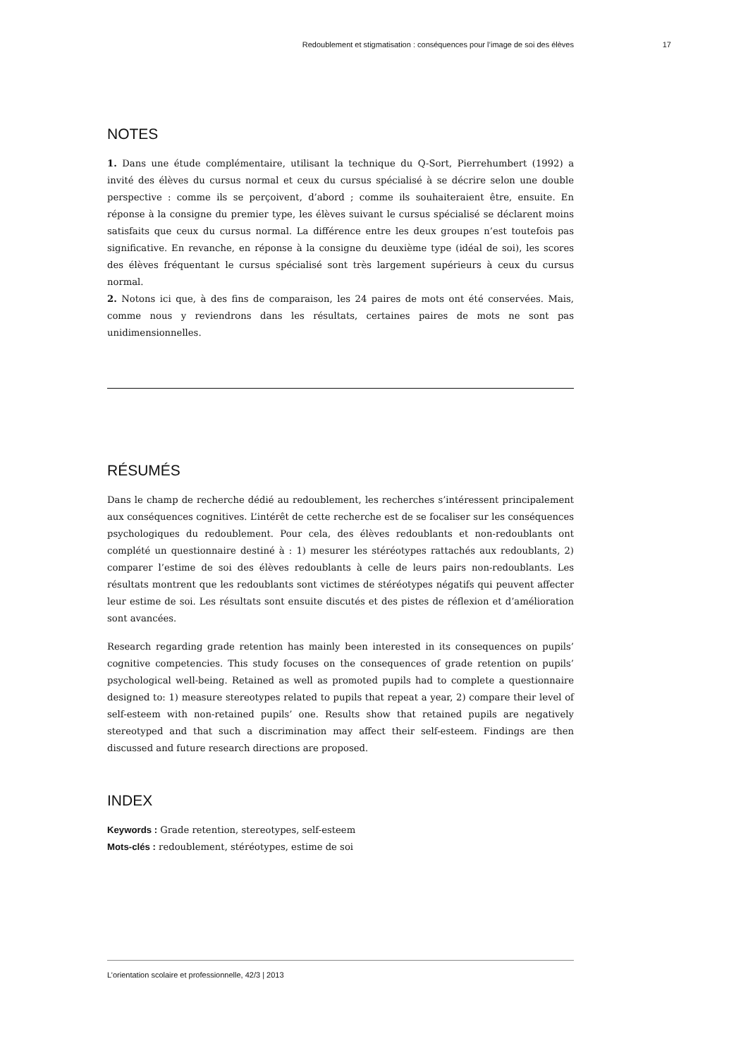Redoublement et stigmatisation : conséquences pour l’image de soi des élèves 17
NOTES
1. Dans une étude complémentaire, utilisant la technique du Q-Sort, Pierrehumbert (1992) a invité des élèves du cursus normal et ceux du cursus spécialisé à se décrire selon une double perspective : comme ils se perçoivent, d’abord ; comme ils souhaiteraient être, ensuite. En réponse à la consigne du premier type, les élèves suivant le cursus spécialisé se déclarent moins satisfaits que ceux du cursus normal. La différence entre les deux groupes n’est toutefois pas significative. En revanche, en réponse à la consigne du deuxième type (idéal de soi), les scores des élèves fréquentant le cursus spécialisé sont très largement supérieurs à ceux du cursus normal.
2. Notons ici que, à des fins de comparaison, les 24 paires de mots ont été conservées. Mais, comme nous y reviendrons dans les résultats, certaines paires de mots ne sont pas unidimensionnelles.
RÉSUMÉS
Dans le champ de recherche dédié au redoublement, les recherches s’intéressent principalement aux conséquences cognitives. L’intérêt de cette recherche est de se focaliser sur les conséquences psychologiques du redoublement. Pour cela, des élèves redoublants et non-redoublants ont complété un questionnaire destiné à : 1) mesurer les stéréotypes rattachés aux redoublants, 2) comparer l’estime de soi des élèves redoublants à celle de leurs pairs non-redoublants. Les résultats montrent que les redoublants sont victimes de stéréotypes négatifs qui peuvent affecter leur estime de soi. Les résultats sont ensuite discutés et des pistes de réflexion et d’amélioration sont avancées.
Research regarding grade retention has mainly been interested in its consequences on pupils’ cognitive competencies. This study focuses on the consequences of grade retention on pupils’ psychological well-being. Retained as well as promoted pupils had to complete a questionnaire designed to: 1) measure stereotypes related to pupils that repeat a year, 2) compare their level of self-esteem with non-retained pupils’ one. Results show that retained pupils are negatively stereotyped and that such a discrimination may affect their self-esteem. Findings are then discussed and future research directions are proposed.
INDEX
Keywords : Grade retention, stereotypes, self-esteem
Mots-clés : redoublement, stéréotypes, estime de soi
L’orientation scolaire et professionnelle, 42/3 | 2013